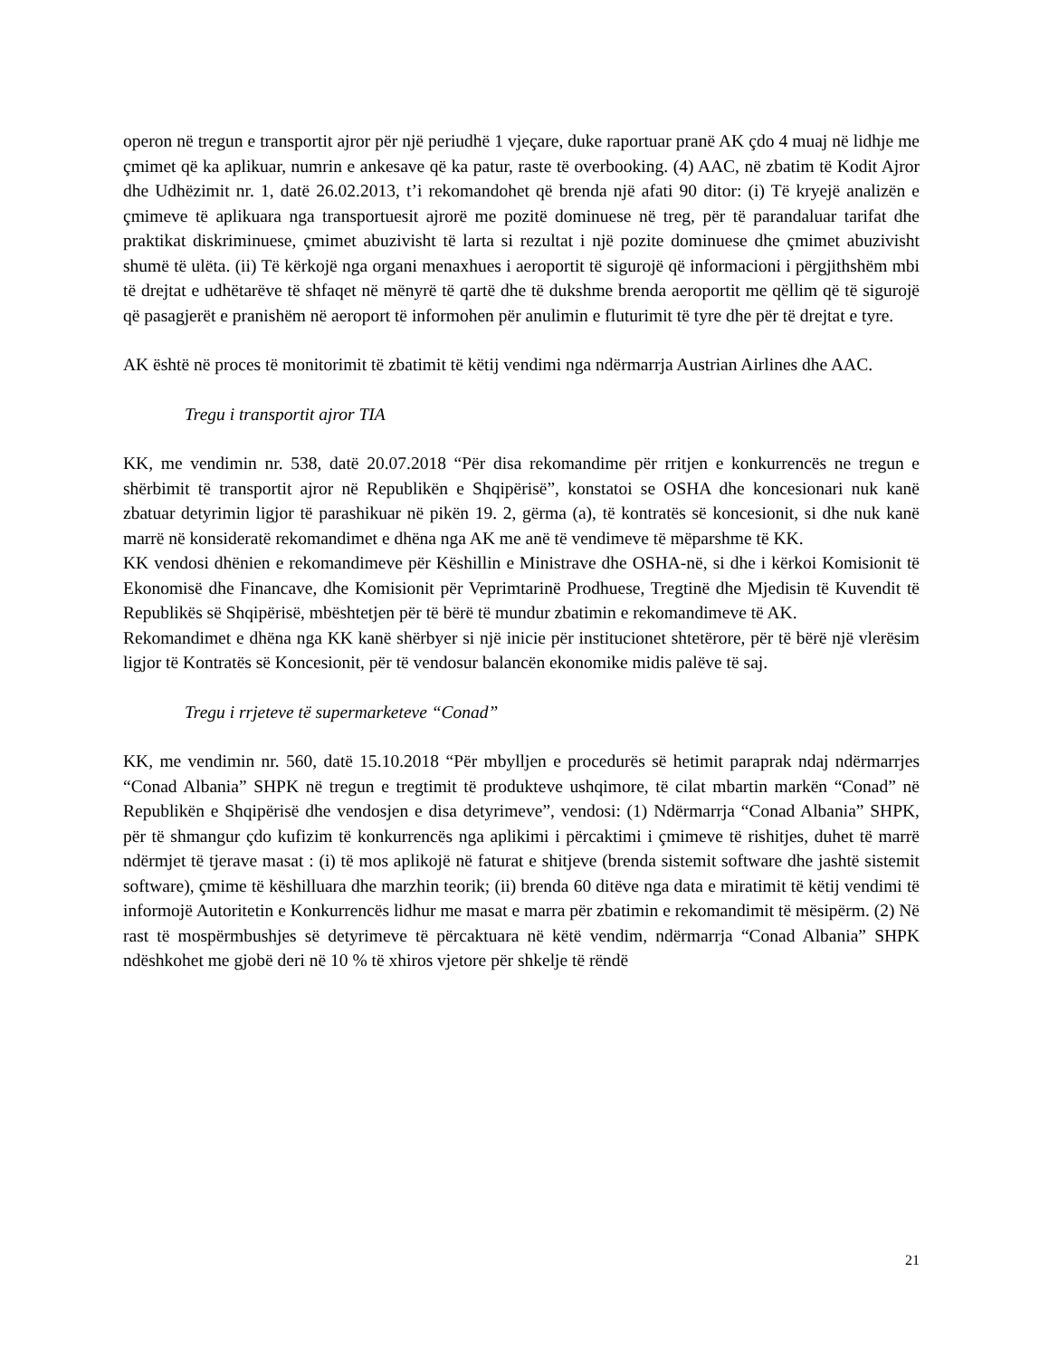operon në tregun e transportit ajror për një periudhë 1 vjeçare, duke raportuar pranë AK çdo 4 muaj në lidhje me çmimet që ka aplikuar, numrin e ankesave që ka patur, raste të overbooking. (4) AAC, në zbatim të Kodit Ajror dhe Udhëzimit nr. 1, datë 26.02.2013, t’i rekomandohet që brenda një afati 90 ditor: (i) Të kryejë analizën e çmimeve të aplikuara nga transportuesit ajrorë me pozitë dominuese në treg, për të parandaluar tarifat dhe praktikat diskriminuese, çmimet abuzivisht të larta si rezultat i një pozite dominuese dhe çmimet abuzivisht shumë të ulëta. (ii) Të kërkojë nga organi menaxhues i aeroportit të sigurojë që informacioni i përgjithshëm mbi të drejtat e udhëtarëve të shfaqet në mënyrë të qartë dhe të dukshme brenda aeroportit me qëllim që të sigurojë që pasagjerët e pranishëm në aeroport të informohen për anulimin e fluturimit të tyre dhe për të drejtat e tyre.
AK është në proces të monitorimit të zbatimit të këtij vendimi nga ndërmarrja Austrian Airlines dhe AAC.
Tregu i transportit ajror TIA
KK, me vendimin nr. 538, datë 20.07.2018 “Për disa rekomandime për rritjen e konkurrencës ne tregun e shërbimit të transportit ajror në Republikën e Shqipërisë”, konstatoi se OSHA dhe koncesionari nuk kanë zbatuar detyrimin ligjor të parashikuar në pikën 19. 2, gërma (a), të kontratës së koncesionit, si dhe nuk kanë marrë në konsideratë rekomandimet e dhëna nga AK me anë të vendimeve të mëparshme të KK.
KK vendosi dhënien e rekomandimeve për Këshillin e Ministrave dhe OSHA-në, si dhe i kërkoi Komisionit të Ekonomisë dhe Financave, dhe Komisionit për Veprimtarinë Prodhuese, Tregtinë dhe Mjedisin të Kuvendit të Republikës së Shqipërisë, mbështetjen për të bërë të mundur zbatimin e rekomandimeve të AK.
Rekomandimet e dhëna nga KK kanë shërbyer si një inicie për institucionet shtetërore, për të bërë një vlerësim ligjor të Kontratës së Koncesionit, për të vendosur balancën ekonomike midis palëve të saj.
Tregu i rrjeteve të supermarketeve “Conad”
KK, me vendimin nr. 560, datë 15.10.2018 “Për mbylljen e procedurës së hetimit paraprak ndaj ndërmarrjes “Conad Albania” SHPK në tregun e tregtimit të produkteve ushqimore, të cilat mbartin markën “Conad” në Republikën e Shqipërisë dhe vendosjen e disa detyrimeve”, vendosi: (1) Ndërmarrja “Conad Albania” SHPK, për të shmangur çdo kufizim të konkurrencës nga aplikimi i përcaktimi i çmimeve të rishitjes, duhet të marrë ndërmjet të tjerave masat : (i) të mos aplikojë në faturat e shitjeve (brenda sistemit software dhe jashtë sistemit software), çmime të këshilluara dhe marzhin teorik; (ii) brenda 60 ditëve nga data e miratimit të këtij vendimi të informojë Autoritetin e Konkurrencës lidhur me masat e marra për zbatimin e rekomandimit të mësipërm. (2) Në rast të mospërmbushjes së detyrimeve të përcaktuara në këtë vendim, ndërmarrja “Conad Albania” SHPK ndëshkohet me gjobë deri në 10 % të xhiros vjetore për shkelje të rëndë
21